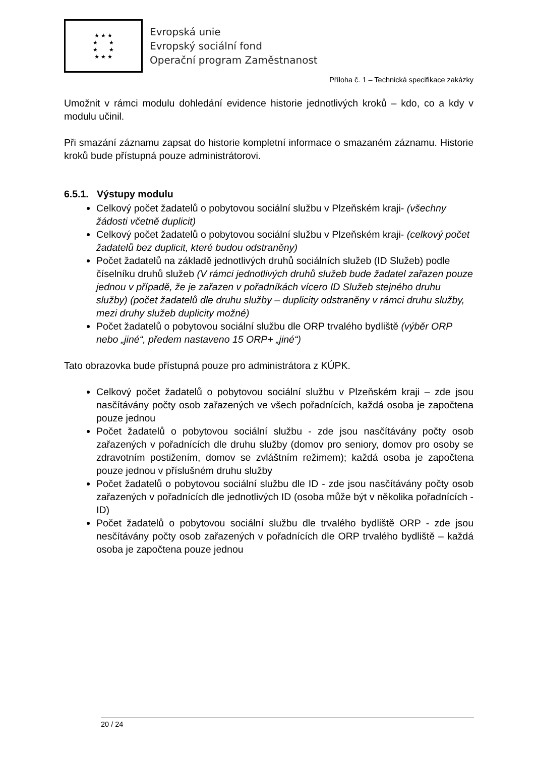★ ★ ★
★ ★
★ ★
★ ★ ★
Evropská unie
Evropský sociální fond
Operační program Zaměstnanost
Příloha č. 1 – Technická specifikace zakázky
Umožnit v rámci modulu dohledání evidence historie jednotlivých kroků – kdo, co a kdy v modulu učinil.
Při smazání záznamu zapsat do historie kompletní informace o smazaném záznamu. Historie kroků bude přístupná pouze administrátorovi.
6.5.1. Výstupy modulu
Celkový počet žadatelů o pobytovou sociální službu v Plzeňském kraji- (všechny žádosti včetně duplicit)
Celkový počet žadatelů o pobytovou sociální službu v Plzeňském kraji- (celkový počet žadatelů bez duplicit, které budou odstraněny)
Počet žadatelů na základě jednotlivých druhů sociálních služeb (ID Služeb) podle číselníku druhů služeb (V rámci jednotlivých druhů služeb bude žadatel zařazen pouze jednou v případě, že je zařazen v pořadníkách vícero ID Služeb stejného druhu služby) (počet žadatelů dle druhu služby – duplicity odstraněny v rámci druhu služby, mezi druhy služeb duplicity možné)
Počet žadatelů o pobytovou sociální službu dle ORP trvalého bydliště (výběr ORP nebo „jiné“, předem nastaveno 15 ORP+ „jiné“)
Tato obrazovka bude přístupná pouze pro administrátora z KÚPK.
Celkový počet žadatelů o pobytovou sociální službu v Plzeňském kraji – zde jsou nasčítávány počty osob zařazených ve všech pořadnících, každá osoba je započtena pouze jednou
Počet žadatelů o pobytovou sociální službu - zde jsou nasčítávány počty osob zařazených v pořadnících dle druhu služby (domov pro seniory, domov pro osoby se zdravotním postižením, domov se zvláštním režimem); každá osoba je započtena pouze jednou v příslušném druhu služby
Počet žadatelů o pobytovou sociální službu dle ID - zde jsou nasčítávány počty osob zařazených v pořadnících dle jednotlivých ID (osoba může být v několika pořadnících - ID)
Počet žadatelů o pobytovou sociální službu dle trvalého bydliště ORP - zde jsou nesčítávány počty osob zařazených v pořadnících dle ORP trvalého bydliště – každá osoba je započtena pouze jednou
20 / 24